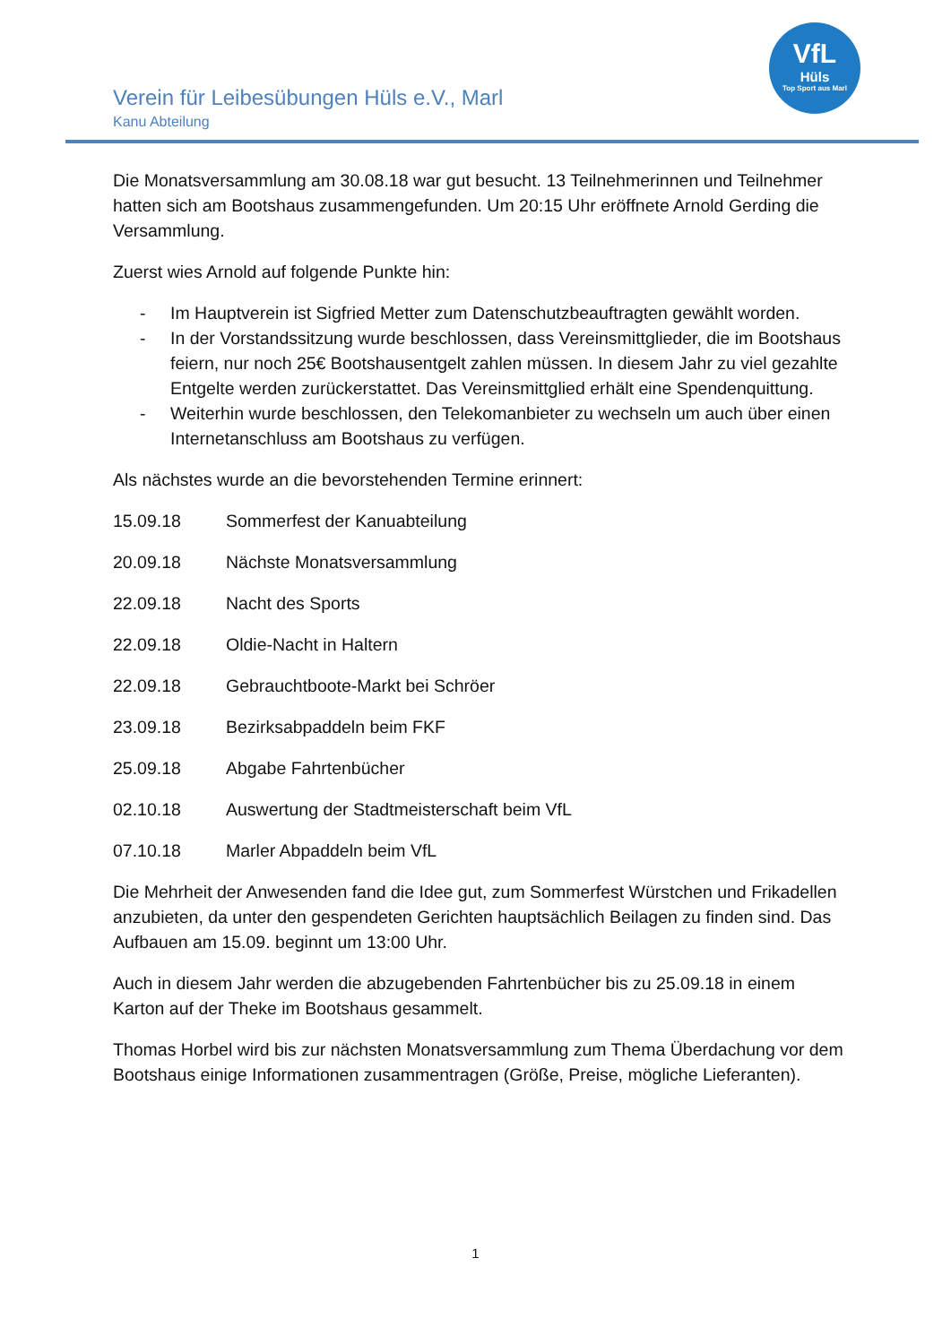VfL
Hüls
Top Sport aus Marl
Verein für Leibesübungen Hüls e.V., Marl
Kanu Abteilung
Die Monatsversammlung am 30.08.18 war gut besucht. 13 Teilnehmerinnen und Teilnehmer hatten sich am Bootshaus zusammengefunden. Um 20:15 Uhr eröffnete Arnold Gerding die Versammlung.
Zuerst wies Arnold auf folgende Punkte hin:
- Im Hauptverein ist Sigfried Metter zum Datenschutzbeauftragten gewählt worden.
- In der Vorstandssitzung wurde beschlossen, dass Vereinsmittglieder, die im Bootshaus feiern, nur noch 25€ Bootshausentgelt zahlen müssen. In diesem Jahr zu viel gezahlte Entgelte werden zurückerstattet. Das Vereinsmittglied erhält eine Spendenquittung.
- Weiterhin wurde beschlossen, den Telekomanbieter zu wechseln um auch über einen Internetanschluss am Bootshaus zu verfügen.
Als nächstes wurde an die bevorstehenden Termine erinnert:
15.09.18 Sommerfest der Kanuabteilung
20.09.18 Nächste Monatsversammlung
22.09.18 Nacht des Sports
22.09.18 Oldie-Nacht in Haltern
22.09.18 Gebrauchtboote-Markt bei Schröer
23.09.18 Bezirksabpaddeln beim FKF
25.09.18 Abgabe Fahrtenbücher
02.10.18 Auswertung der Stadtmeisterschaft beim VfL
07.10.18 Marler Abpaddeln beim VfL
Die Mehrheit der Anwesenden fand die Idee gut, zum Sommerfest Würstchen und Frikadellen anzubieten, da unter den gespendeten Gerichten hauptsächlich Beilagen zu finden sind. Das Aufbauen am 15.09. beginnt um 13:00 Uhr.
Auch in diesem Jahr werden die abzugebenden Fahrtenbücher bis zu 25.09.18 in einem Karton auf der Theke im Bootshaus gesammelt.
Thomas Horbel wird bis zur nächsten Monatsversammlung zum Thema Überdachung vor dem Bootshaus einige Informationen zusammentragen (Größe, Preise, mögliche Lieferanten).
1